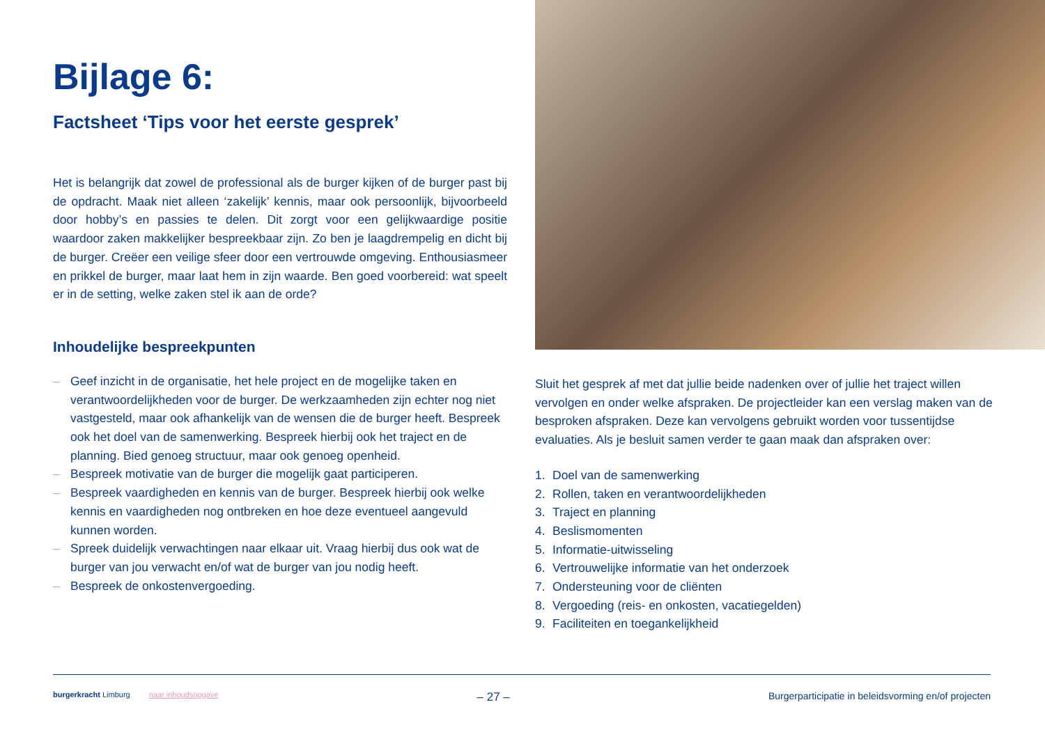Bijlage 6:
Factsheet ‘Tips voor het eerste gesprek’
Het is belangrijk dat zowel de professional als de burger kijken of de burger past bij de opdracht. Maak niet alleen ‘zakelijk’ kennis, maar ook persoonlijk, bijvoorbeeld door hobby’s en passies te delen. Dit zorgt voor een gelijkwaardige positie waardoor zaken makkelijker bespreekbaar zijn. Zo ben je laagdrempelig en dicht bij de burger. Creëer een veilige sfeer door een vertrouwde omgeving. Enthousiasmeer en prikkel de burger, maar laat hem in zijn waarde. Ben goed voorbereid: wat speelt er in de setting, welke zaken stel ik aan de orde?
Inhoudelijke bespreekpunten
– Geef inzicht in de organisatie, het hele project en de mogelijke taken en verantwoordelijkheden voor de burger. De werkzaamheden zijn echter nog niet vastgesteld, maar ook afhankelijk van de wensen die de burger heeft. Bespreek ook het doel van de samenwerking. Bespreek hierbij ook het traject en de planning. Bied genoeg structuur, maar ook genoeg openheid.
– Bespreek motivatie van de burger die mogelijk gaat participeren.
– Bespreek vaardigheden en kennis van de burger. Bespreek hierbij ook welke kennis en vaardigheden nog ontbreken en hoe deze eventueel aangevuld kunnen worden.
– Spreek duidelijk verwachtingen naar elkaar uit. Vraag hierbij dus ook wat de burger van jou verwacht en/of wat de burger van jou nodig heeft.
– Bespreek de onkostenvergoeding.
Sluit het gesprek af met dat jullie beide nadenken over of jullie het traject willen vervolgen en onder welke afspraken. De projectleider kan een verslag maken van de besproken afspraken. Deze kan vervolgens gebruikt worden voor tussentijdse evaluaties. Als je besluit samen verder te gaan maak dan afspraken over:
1. Doel van de samenwerking
2. Rollen, taken en verantwoordelijkheden
3. Traject en planning
4. Beslismomenten
5. Informatie-uitwisseling
6. Vertrouwelijke informatie van het onderzoek
7. Ondersteuning voor de cliënten
8. Vergoeding (reis- en onkosten, vacatiegelden)
9. Faciliteiten en toegankelijkheid
burgerkracht Limburg naar inhoudsopgave – 27 – Burgerparticipatie in beleidsvorming en/of projecten